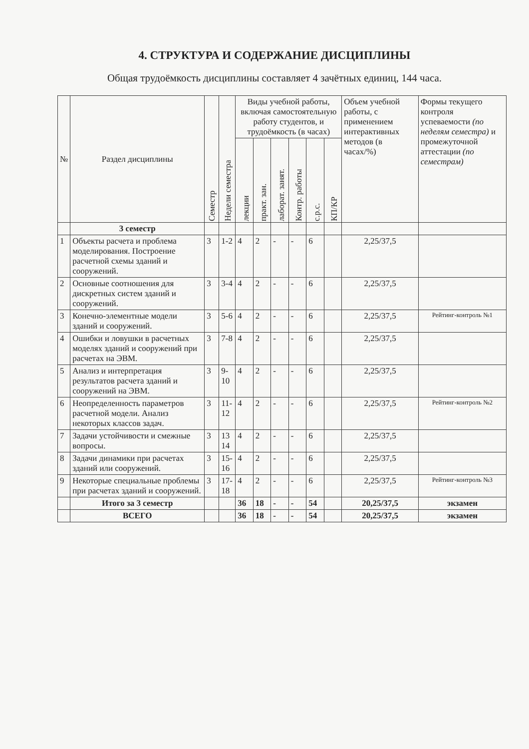4. СТРУКТУРА И СОДЕРЖАНИЕ ДИСЦИПЛИНЫ
Общая трудоёмкость дисциплины составляет 4 зачётных единиц, 144 часа.
| № | Раздел дисциплины | Семестр | Недели семестра | Виды учебной работы, включая самостоятельную работу студентов, и трудоёмкость (в часах) | | | | | | Объем учебной работы, с применением интерактивных методов (в часах/%) | Формы текущего контроля успеваемости (по неделям семестра) и промежуточной аттестации (по семестрам) |
| --- | --- | --- | --- | --- | --- | --- | --- | --- | --- | --- | --- |
| | | | | лекции | практ. зан. | лаборат. занят. | Контр. работы | с.р.с. | КП/КР | | |
| | 3 семестр | | | | | | | | | | |
| 1 | Объекты расчета и проблема моделирования. Построение расчетной схемы зданий и сооружений. | 3 | 1-2 | 4 | 2 | - | - | 6 | | 2,25/37,5 | |
| 2 | Основные соотношения для дискретных систем зданий и сооружений. | 3 | 3-4 | 4 | 2 | - | - | 6 | | 2,25/37,5 | |
| 3 | Конечно-элементные модели зданий и сооружений. | 3 | 5-6 | 4 | 2 | - | - | 6 | | 2,25/37,5 | Рейтинг-контроль №1 |
| 4 | Ошибки и ловушки в расчетных моделях зданий и сооружений при расчетах на ЭВМ. | 3 | 7-8 | 4 | 2 | - | - | 6 | | 2,25/37,5 | |
| 5 | Анализ и интерпретация результатов расчета зданий и сооружений на ЭВМ. | 3 | 9-10 | 4 | 2 | - | - | 6 | | 2,25/37,5 | |
| 6 | Неопределенность параметров расчетной модели. Анализ некоторых классов задач. | 3 | 11-12 | 4 | 2 | - | - | 6 | | 2,25/37,5 | Рейтинг-контроль №2 |
| 7 | Задачи устойчивости и смежные вопросы. | 3 | 13 14 | 4 | 2 | - | - | 6 | | 2,25/37,5 | |
| 8 | Задачи динамики при расчетах зданий или сооружений. | 3 | 15-16 | 4 | 2 | - | - | 6 | | 2,25/37,5 | |
| 9 | Некоторые специальные проблемы при расчетах зданий и сооружений. | 3 | 17-18 | 4 | 2 | - | - | 6 | | 2,25/37,5 | Рейтинг-контроль №3 |
| | Итого за 3 семестр | | | 36 | 18 | - | - | 54 | | 20,25/37,5 | экзамен |
| | ВСЕГО | | | 36 | 18 | - | - | 54 | | 20,25/37,5 | экзамен |